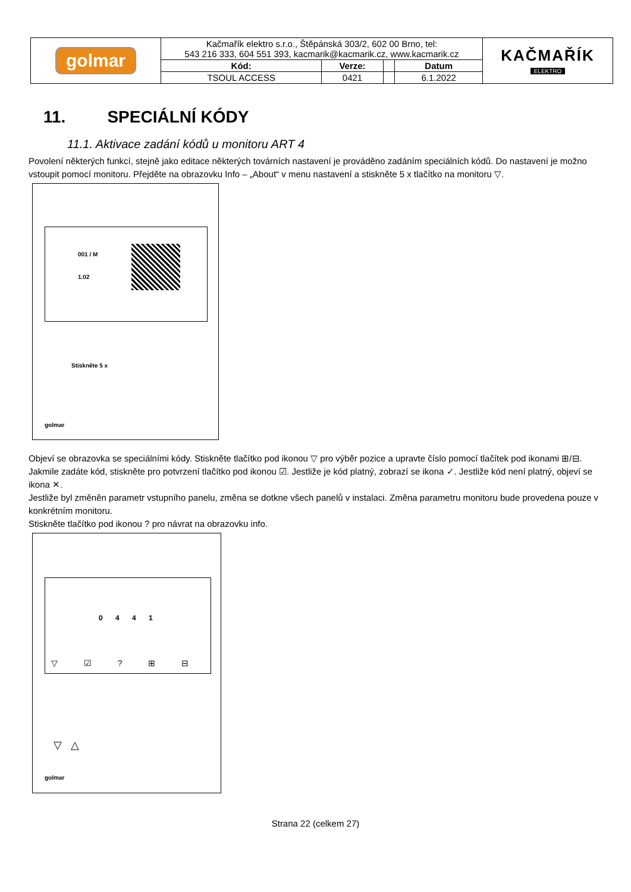| golmar | Kačmařík elektro s.r.o., Štěpánská 303/2, 602 00 Brno, tel: 543 216 333, 604 551 393, kacmarik@kacmarik.cz, www.kacmarik.cz | | | | KAČMAŘÍK ELEKTRO |
| | Kód: | Verze: | | Datum | |
| | TSOUL ACCESS | 0421 | | 6.1.2022 | |
11. SPECIÁLNÍ KÓDY
11.1. Aktivace zadání kódů u monitoru ART 4
Povolení některých funkcí, stejně jako editace některých továrních nastavení je prováděno zadáním speciálních kódů. Do nastavení je možno vstoupit pomocí monitoru. Přejděte na obrazovku Info – „About“ v menu nastavení a stiskněte 5 x tlačítko na monitoru ▽.
001 / M
1.02
Stiskněte 5 x
golmar
Objeví se obrazovka se speciálními kódy. Stiskněte tlačítko pod ikonou ▽ pro výběr pozice a upravte číslo pomocí tlačítek pod ikonami ⊞/⊟. Jakmile zadáte kód, stiskněte pro potvrzení tlačítko pod ikonou ☑. Jestliže je kód platný, zobrazí se ikona ✓. Jestliže kód není platný, objeví se ikona ✕.
Jestliže byl změněn parametr vstupního panelu, změna se dotkne všech panelů v instalaci. Změna parametru monitoru bude provedena pouze v konkrétním monitoru.
Stiskněte tlačítko pod ikonou ? pro návrat na obrazovku info.
0 4 4 1
▽ ☑ ? ⊞ ⊟
▽ △
golmar
Strana 22 (celkem 27)